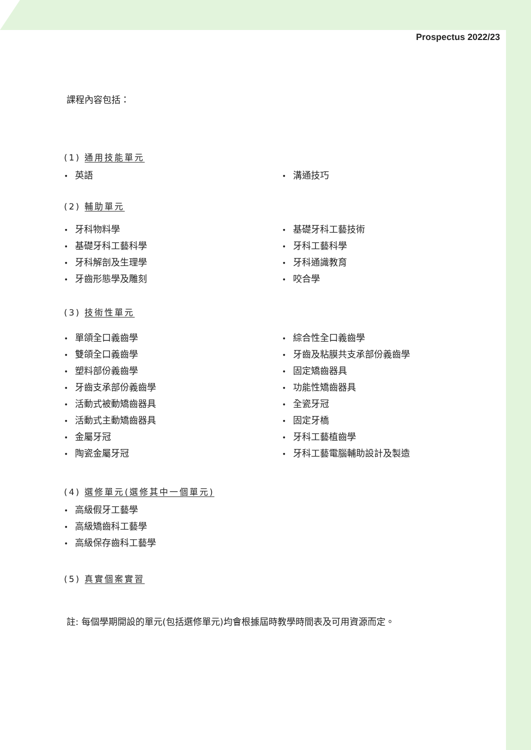Prospectus 2022/23
課程內容包括：
(1) 通用技能單元
英語
溝通技巧
(2) 輔助單元
牙科物料學
基礎牙科工藝技術
基礎牙科工藝科學
牙科工藝科學
牙科解剖及生理學
牙科通識教育
牙齒形態學及雕刻
咬合學
(3) 技術性單元
單頜全口義齒學
綜合性全口義齒學
雙頜全口義齒學
牙齒及粘膜共支承部份義齒學
塑料部份義齒學
固定矯齒器具
牙齒支承部份義齒學
功能性矯齒器具
活動式被動矯齒器具
全瓷牙冠
活動式主動矯齒器具
固定牙橋
金屬牙冠
牙科工藝植齒學
陶瓷金屬牙冠
牙科工藝電腦輔助設計及製造
(4) 選修單元(選修其中一個單元)
高級假牙工藝學
高級矯齒科工藝學
高級保存齒科工藝學
(5) 真實個案實習
註: 每個學期開設的單元(包括選修單元)均會根據屆時教學時間表及可用資源而定。